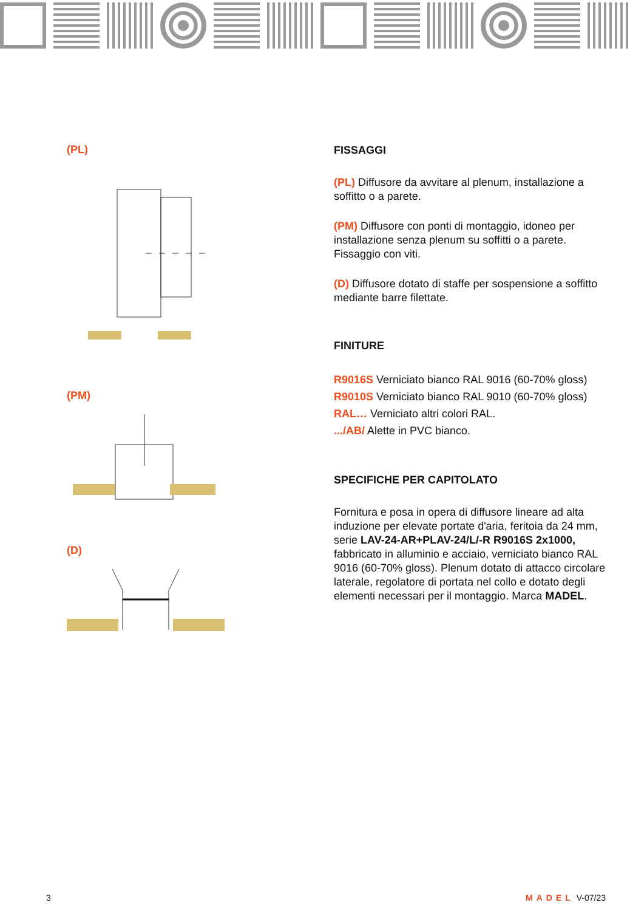(PL)
(PM)
(D)
FISSAGGI
(PL) Diffusore da avvitare al plenum, installazione a soffitto o a parete.
(PM) Diffusore con ponti di montaggio, idoneo per installazione senza plenum su soffitti o a parete. Fissaggio con viti.
(D) Diffusore dotato di staffe per sospensione a soffitto mediante barre filettate.
FINITURE
R9016S Verniciato bianco RAL 9016 (60-70% gloss)
R9010S Verniciato bianco RAL 9010 (60-70% gloss)
RAL… Verniciato altri colori RAL.
.../AB/ Alette in PVC bianco.
SPECIFICHE PER CAPITOLATO
Fornitura e posa in opera di diffusore lineare ad alta induzione per elevate portate d'aria, feritoia da 24 mm, serie LAV-24-AR+PLAV-24/L/-R R9016S 2x1000, fabbricato in alluminio e acciaio, verniciato bianco RAL 9016 (60-70% gloss). Plenum dotato di attacco circolare laterale, regolatore di portata nel collo e dotato degli elementi necessari per il montaggio. Marca MADEL.
3 MADEL V-07/23